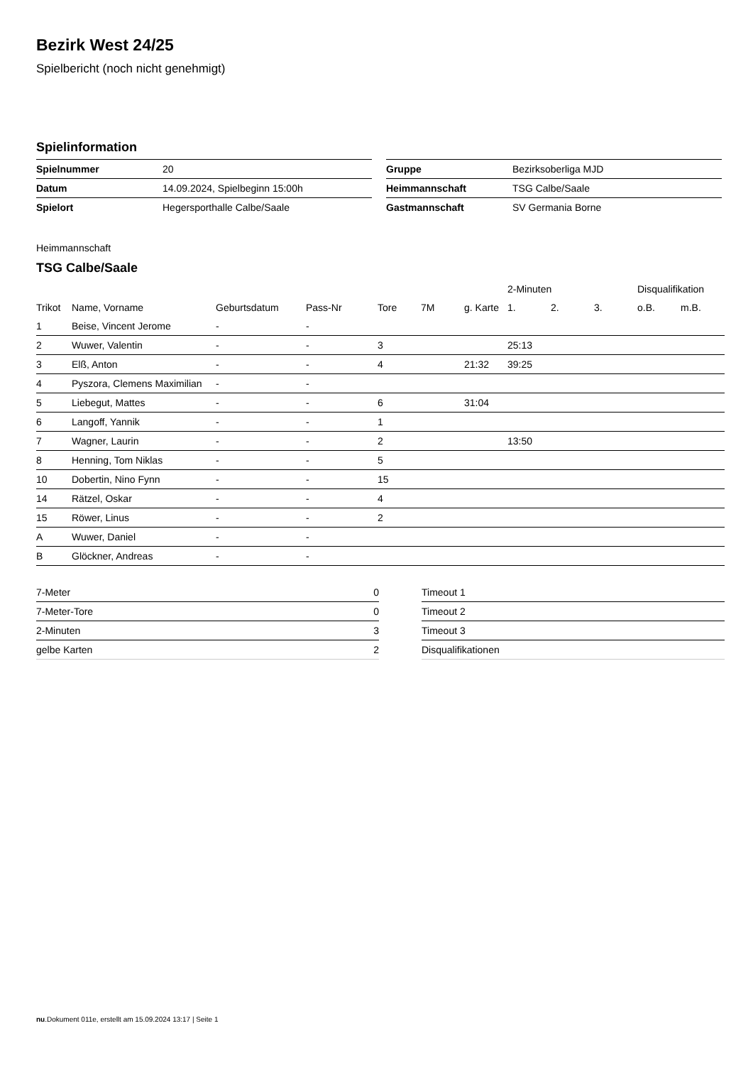Bezirk West 24/25
Spielbericht (noch nicht genehmigt)
Spielinformation
| Spielnummer | 20 |
| Datum | 14.09.2024, Spielbeginn 15:00h |
| Spielort | Hegersporthalle Calbe/Saale |
| Gruppe | Bezirksoberliga MJD |
| Heimmannschaft | TSG Calbe/Saale |
| Gastmannschaft | SV Germania Borne |
Heimmannschaft
TSG Calbe/Saale
| | | | | | | | 2-Minuten | | | Disqualifikation | |
| --- | --- | --- | --- | --- | --- | --- | --- | --- | --- | --- | --- |
| Trikot | Name, Vorname | Geburtsdatum | Pass-Nr | Tore | 7M | g. Karte | 1. | 2. | 3. | o.B. | m.B. |
| 1 | Beise, Vincent Jerome | - | - | | | | | | | | |
| 2 | Wuwer, Valentin | - | - | 3 | | | 25:13 | | | | |
| 3 | Elß, Anton | - | - | 4 | | 21:32 | 39:25 | | | | |
| 4 | Pyszora, Clemens Maximilian | - | - | | | | | | | | |
| 5 | Liebegut, Mattes | - | - | 6 | | 31:04 | | | | | |
| 6 | Langoff, Yannik | - | - | 1 | | | | | | | |
| 7 | Wagner, Laurin | - | - | 2 | | | 13:50 | | | | |
| 8 | Henning, Tom Niklas | - | - | 5 | | | | | | | |
| 10 | Dobertin, Nino Fynn | - | - | 15 | | | | | | | |
| 14 | Rätzel, Oskar | - | - | 4 | | | | | | | |
| 15 | Röwer, Linus | - | - | 2 | | | | | | | |
| A | Wuwer, Daniel | - | - | | | | | | | | |
| B | Glöckner, Andreas | - | - | | | | | | | | |
| 7-Meter | 0 |
| 7-Meter-Tore | 0 |
| 2-Minuten | 3 |
| gelbe Karten | 2 |
| Timeout 1 |
| Timeout 2 |
| Timeout 3 |
| Disqualifikationen |
nu.Dokument 011e, erstellt am 15.09.2024 13:17 | Seite 1